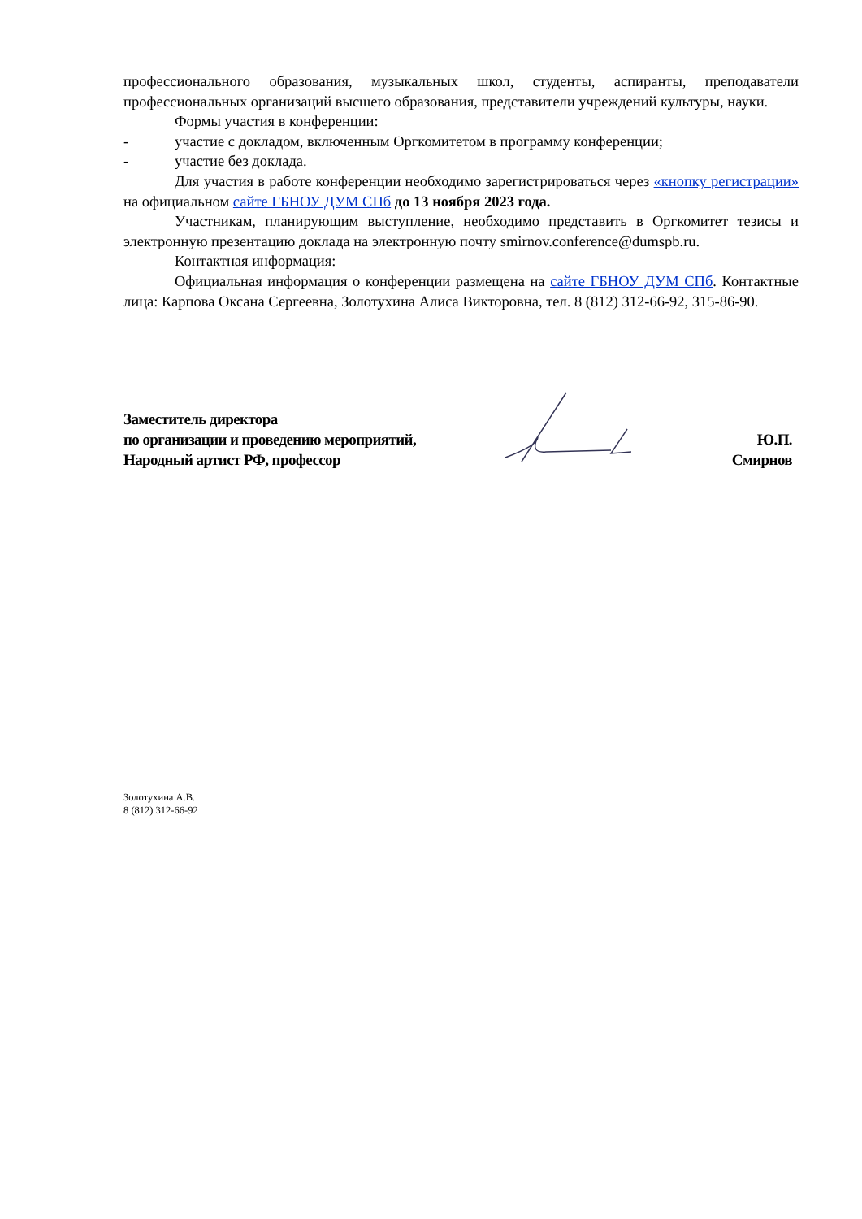профессионального образования, музыкальных школ, студенты, аспиранты, преподаватели профессиональных организаций высшего образования, представители учреждений культуры, науки.
Формы участия в конференции:
- участие с докладом, включенным Оргкомитетом в программу конференции;
- участие без доклада.
Для участия в работе конференции необходимо зарегистрироваться через «кнопку регистрации» на официальном сайте ГБНОУ ДУМ СПб до 13 ноября 2023 года.
Участникам, планирующим выступление, необходимо представить в Оргкомитет тезисы и электронную презентацию доклада на электронную почту smirnov.conference@dumspb.ru.
Контактная информация:
Официальная информация о конференции размещена на сайте ГБНОУ ДУМ СПб. Контактные лица: Карпова Оксана Сергеевна, Золотухина Алиса Викторовна, тел. 8 (812) 312-66-92, 315-86-90.
Заместитель директора
по организации и проведению мероприятий,
Народный артист РФ, профессор
Ю.П. Смирнов
Золотухина А.В.
8 (812) 312-66-92